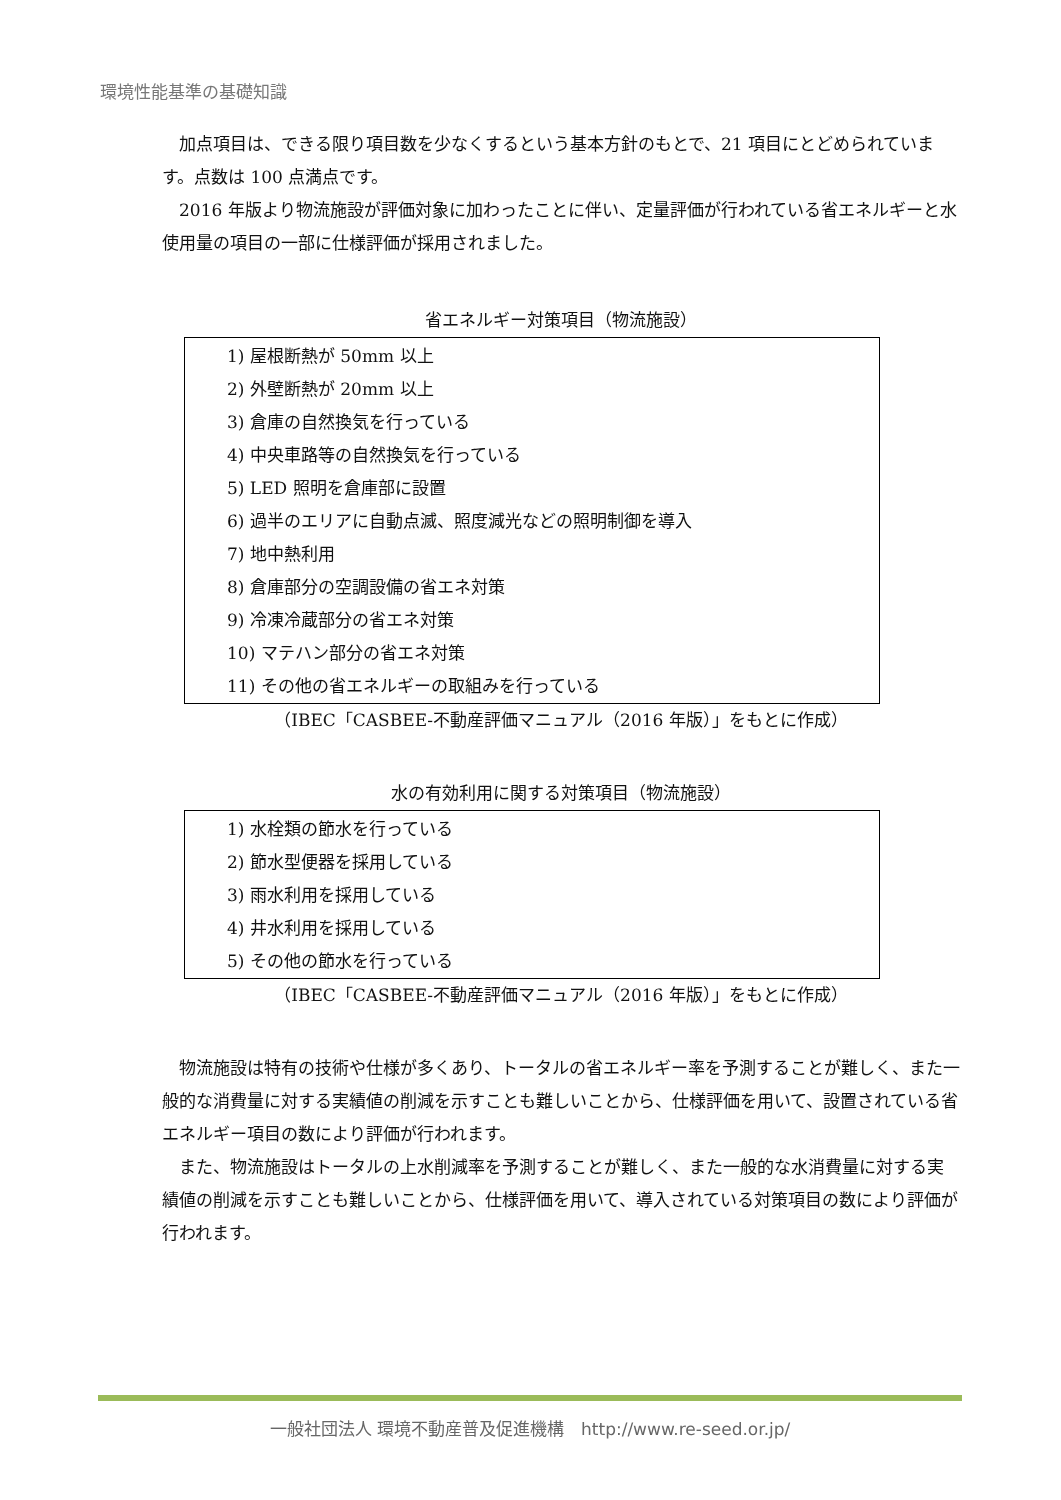環境性能基準の基礎知識
加点項目は、できる限り項目数を少なくするという基本方針のもとで、21 項目にとどめられています。点数は 100 点満点です。
2016 年版より物流施設が評価対象に加わったことに伴い、定量評価が行われている省エネルギーと水使用量の項目の一部に仕様評価が採用されました。
省エネルギー対策項目（物流施設）
1) 屋根断熱が 50mm 以上
2) 外壁断熱が 20mm 以上
3) 倉庫の自然換気を行っている
4) 中央車路等の自然換気を行っている
5) LED 照明を倉庫部に設置
6) 過半のエリアに自動点滅、照度減光などの照明制御を導入
7) 地中熱利用
8) 倉庫部分の空調設備の省エネ対策
9) 冷凍冷蔵部分の省エネ対策
10) マテハン部分の省エネ対策
11) その他の省エネルギーの取組みを行っている
（IBEC「CASBEE-不動産評価マニュアル（2016 年版）」をもとに作成）
水の有効利用に関する対策項目（物流施設）
1) 水栓類の節水を行っている
2) 節水型便器を採用している
3) 雨水利用を採用している
4) 井水利用を採用している
5) その他の節水を行っている
（IBEC「CASBEE-不動産評価マニュアル（2016 年版）」をもとに作成）
物流施設は特有の技術や仕様が多くあり、トータルの省エネルギー率を予測することが難しく、また一般的な消費量に対する実績値の削減を示すことも難しいことから、仕様評価を用いて、設置されている省エネルギー項目の数により評価が行われます。
また、物流施設はトータルの上水削減率を予測することが難しく、また一般的な水消費量に対する実績値の削減を示すことも難しいことから、仕様評価を用いて、導入されている対策項目の数により評価が行われます。
一般社団法人 環境不動産普及促進機構　http://www.re-seed.or.jp/